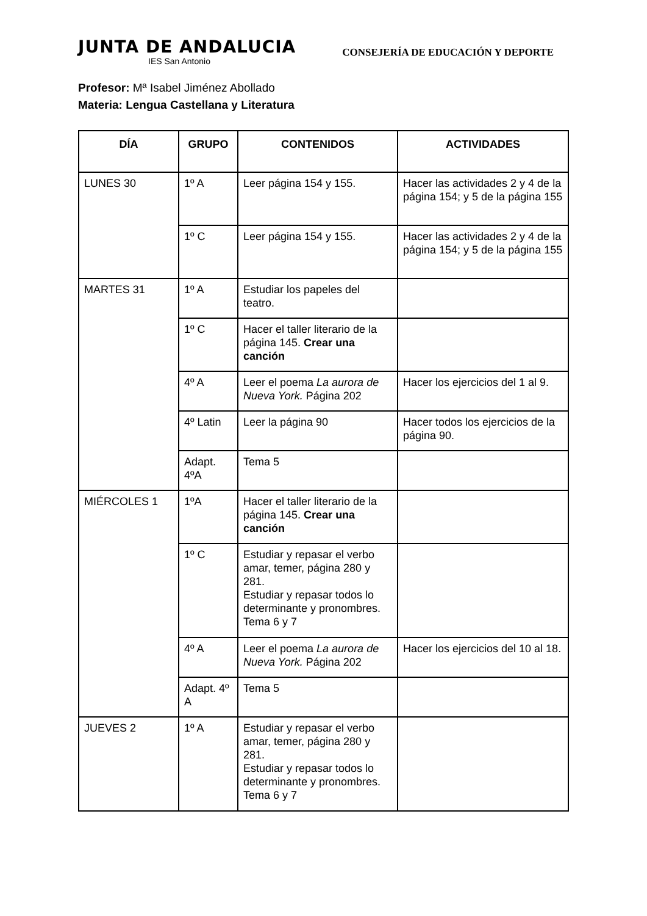JUNTA DE ANDALUCIA
IES San Antonio
CONSEJERÍA DE EDUCACIÓN Y DEPORTE
Profesor: Mª Isabel Jiménez Abollado
Materia: Lengua Castellana y Literatura
| DÍA | GRUPO | CONTENIDOS | ACTIVIDADES |
| --- | --- | --- | --- |
| LUNES 30 | 1º A | Leer página 154 y 155. | Hacer las actividades 2 y 4 de la página 154; y 5 de la página 155 |
| | 1º C | Leer página 154 y 155. | Hacer las actividades 2 y 4 de la página 154; y 5 de la página 155 |
| MARTES 31 | 1º A | Estudiar los papeles del teatro. | |
| | 1º C | Hacer el taller literario de la página 145. Crear una canción | |
| | 4º A | Leer el poema La aurora de Nueva York. Página 202 | Hacer los ejercicios del 1 al 9. |
| | 4º Latin | Leer la página 90 | Hacer todos los ejercicios de la página 90. |
| | Adapt. 4ºA | Tema 5 | |
| MIÉRCOLES 1 | 1ºA | Hacer el taller literario de la página 145. Crear una canción | |
| | 1º C | Estudiar y repasar el verbo amar, temer, página 280 y 281. Estudiar y repasar todos lo determinante y pronombres. Tema 6 y 7 | |
| | 4º A | Leer el poema La aurora de Nueva York. Página 202 | Hacer los ejercicios del 10 al 18. |
| | Adapt. 4º A | Tema 5 | |
| JUEVES 2 | 1º A | Estudiar y repasar el verbo amar, temer, página 280 y 281. Estudiar y repasar todos lo determinante y pronombres. Tema 6 y 7 | |